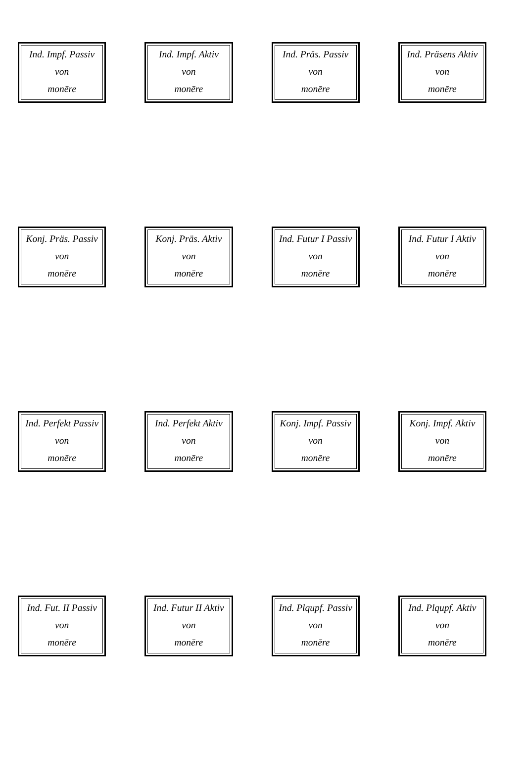Ind. Impf. Passiv
von
monēre
Ind. Impf. Aktiv
von
monēre
Ind. Präs. Passiv
von
monēre
Ind. Präsens Aktiv
von
monēre
Konj. Präs. Passiv
von
monēre
Konj. Präs. Aktiv
von
monēre
Ind. Futur I Passiv
von
monēre
Ind. Futur I Aktiv
von
monēre
Ind. Perfekt Passiv
von
monēre
Ind. Perfekt Aktiv
von
monēre
Konj. Impf. Passiv
von
monēre
Konj. Impf. Aktiv
von
monēre
Ind. Fut. II Passiv
von
monēre
Ind. Futur II Aktiv
von
monēre
Ind. Plqupf. Passiv
von
monēre
Ind. Plqupf. Aktiv
von
monēre